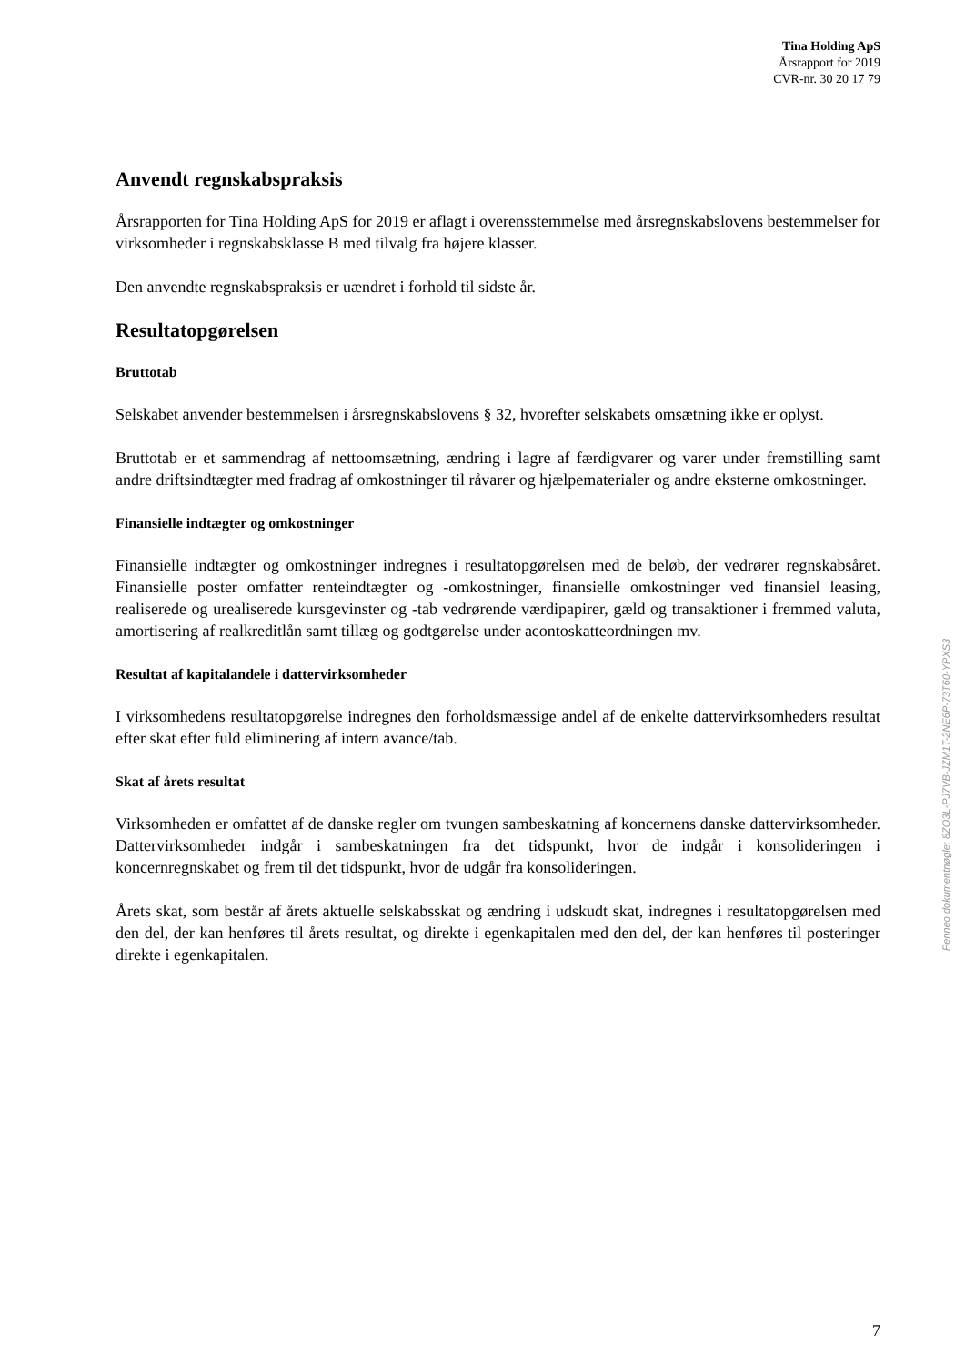Tina Holding ApS
Årsrapport for 2019
CVR-nr. 30 20 17 79
Anvendt regnskabspraksis
Årsrapporten for Tina Holding ApS for 2019 er aflagt i overensstemmelse med årsregnskabslovens bestemmelser for virksomheder i regnskabsklasse B med tilvalg fra højere klasser.
Den anvendte regnskabspraksis er uændret i forhold til sidste år.
Resultatopgørelsen
Bruttotab
Selskabet anvender bestemmelsen i årsregnskabslovens § 32, hvorefter selskabets omsætning ikke er oplyst.
Bruttotab er et sammendrag af nettoomsætning, ændring i lagre af færdigvarer og varer under fremstilling samt andre driftsindtægter med fradrag af omkostninger til råvarer og hjælpematerialer og andre eksterne omkostninger.
Finansielle indtægter og omkostninger
Finansielle indtægter og omkostninger indregnes i resultatopgørelsen med de beløb, der vedrører regnskabsåret. Finansielle poster omfatter renteindtægter og -omkostninger, finansielle omkostninger ved finansiel leasing, realiserede og urealiserede kursgevinster og -tab vedrørende værdipapirer, gæld og transaktioner i fremmed valuta, amortisering af realkreditlån samt tillæg og godtgørelse under acontoskatteordningen mv.
Resultat af kapitalandele i dattervirksomheder
I virksomhedens resultatopgørelse indregnes den forholdsmæssige andel af de enkelte dattervirksomheders resultat efter skat efter fuld eliminering af intern avance/tab.
Skat af årets resultat
Virksomheden er omfattet af de danske regler om tvungen sambeskatning af koncernens danske dattervirksomheder. Dattervirksomheder indgår i sambeskatningen fra det tidspunkt, hvor de indgår i konsolideringen i koncernregnskabet og frem til det tidspunkt, hvor de udgår fra konsolideringen.
Årets skat, som består af årets aktuelle selskabsskat og ændring i udskudt skat, indregnes i resultatopgørelsen med den del, der kan henføres til årets resultat, og direkte i egenkapitalen med den del, der kan henføres til posteringer direkte i egenkapitalen.
Penneo dokumentnøgle: 8ZO3L-PJ7VB-JZM1T-2NE6P-73T60-YPXS3
7